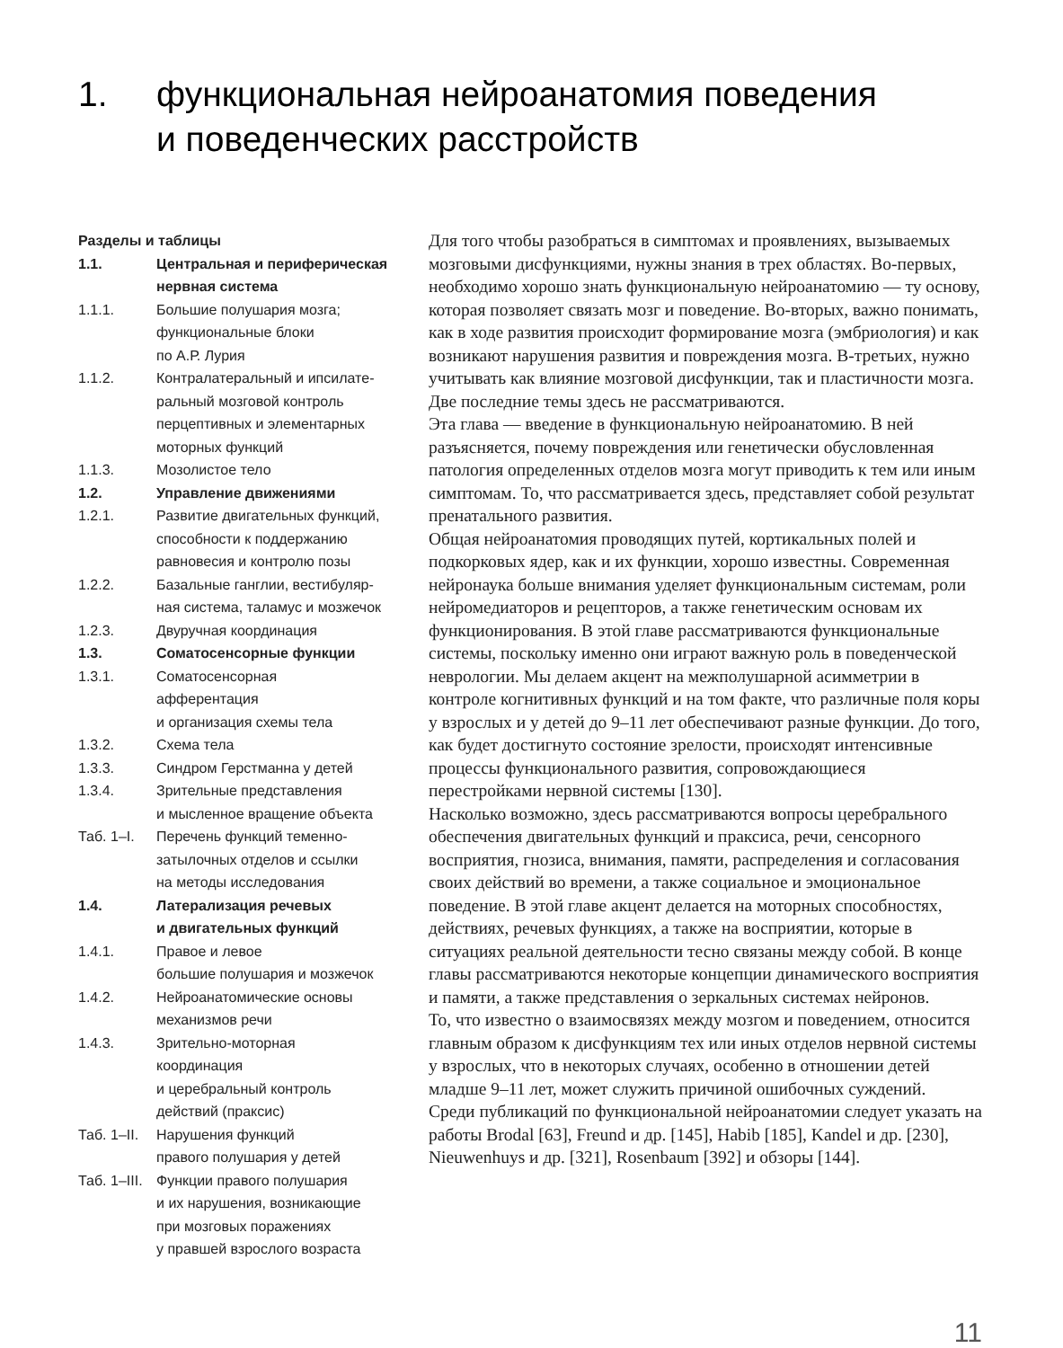1. функциональная нейроанатомия поведения
и поведенческих расстройств
Разделы и таблицы
1.1. Центральная и периферическая нервная система
1.1.1. Большие полушария мозга;
функциональные блоки
по А.Р. Лурия
1.1.2. Контралатеральный и ипсилате-
ральный мозговой контроль
перцептивных и элементарных
моторных функций
1.1.3. Мозолистое тело
1.2. Управление движениями
1.2.1. Развитие двигательных функций,
способности к поддержанию
равновесия и контролю позы
1.2.2. Базальные ганглии, вестибуляр-
ная система, таламус и мозжечок
1.2.3. Двуручная координация
1.3. Соматосенсорные функции
1.3.1. Соматосенсорная
афферентация
и организация схемы тела
1.3.2. Схема тела
1.3.3. Синдром Герстманна у детей
1.3.4. Зрительные представления
и мысленное вращение объекта
Таб. 1–I. Перечень функций теменно-
затылочных отделов и ссылки
на методы исследования
1.4. Латерализация речевых
и двигательных функций
1.4.1. Правое и левое
большие полушария и мозжечок
1.4.2. Нейроанатомические основы
механизмов речи
1.4.3. Зрительно-моторная
координация
и церебральный контроль
действий (праксис)
Таб. 1–II. Нарушения функций
правого полушария у детей
Таб. 1–III. Функции правого полушария
и их нарушения, возникающие
при мозговых поражениях
у правшей взрослого возраста
Для того чтобы разобраться в симптомах и проявлениях, вызываемых мозговыми дисфункциями, нужны знания в трех областях. Во-первых, необходимо хорошо знать функциональную нейроанатомию — ту основу, которая позволяет связать мозг и поведение. Во-вторых, важно понимать, как в ходе развития происходит формирование мозга (эмбриология) и как возникают нарушения развития и повреждения мозга. В-третьих, нужно учитывать как влияние мозговой дисфункции, так и пластичности мозга. Две последние темы здесь не рассматриваются.
Эта глава — введение в функциональную нейроанатомию. В ней разъясняется, почему повреждения или генетически обусловленная патология определенных отделов мозга могут приводить к тем или иным симптомам. То, что рассматривается здесь, представляет собой результат пренатального развития.
Общая нейроанатомия проводящих путей, кортикальных полей и подкорковых ядер, как и их функции, хорошо известны. Современная нейронаука больше внимания уделяет функциональным системам, роли нейромедиаторов и рецепторов, а также генетическим основам их функционирования. В этой главе рассматриваются функциональные системы, поскольку именно они играют важную роль в поведенческой неврологии. Мы делаем акцент на межполушарной асимметрии в контроле когнитивных функций и на том факте, что различные поля коры у взрослых и у детей до 9–11 лет обеспечивают разные функции. До того, как будет достигнуто состояние зрелости, происходят интенсивные процессы функционального развития, сопровождающиеся перестройками нервной системы [130].
Насколько возможно, здесь рассматриваются вопросы церебрального обеспечения двигательных функций и праксиса, речи, сенсорного восприятия, гнозиса, внимания, памяти, распределения и согласования своих действий во времени, а также социальное и эмоциональное поведение. В этой главе акцент делается на моторных способностях, действиях, речевых функциях, а также на восприятии, которые в ситуациях реальной деятельности тесно связаны между собой. В конце главы рассматриваются некоторые концепции динамического восприятия и памяти, а также представления о зеркальных системах нейронов.
То, что известно о взаимосвязях между мозгом и поведением, относится главным образом к дисфункциям тех или иных отделов нервной системы у взрослых, что в некоторых случаях, особенно в отношении детей младше 9–11 лет, может служить причиной ошибочных суждений.
Среди публикаций по функциональной нейроанатомии следует указать на работы Brodal [63], Freund и др. [145], Habib [185], Kandel и др. [230], Nieuwenhuys и др. [321], Rosenbaum [392] и обзоры [144].
11